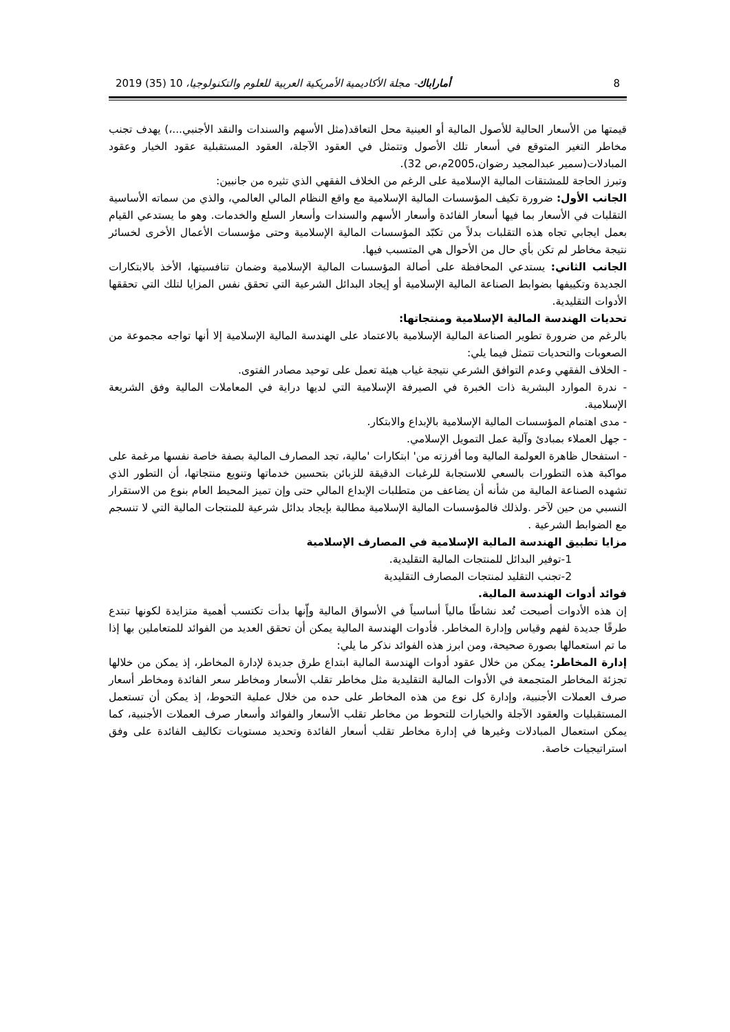8 أماراباك- مجلة الأكاديمية الأمريكية العربية للعلوم والتكنولوجيا، 10 (35) 2019
قيمتها من الأسعار الحالية للأصول المالية أو العينية محل التعاقد(مثل الأسهم والسندات والنقد الأجنبي...،) يهدف تجنب مخاطر التغير المتوقع في أسعار تلك الأصول وتتمثل في العقود الآجلة، العقود المستقبلية عقود الخيار وعقود المبادلات(سمير عبدالمجيد رضوان،2005م،ص 32).
وتبرز الحاجة للمشتقات المالية الإسلامية على الرغم من الخلاف الفقهي الذي تثيره من جانبين:
الجانب الأول: ضرورة تكيف المؤسسات المالية الإسلامية مع واقع النظام المالي العالمي، والذي من سماته الأساسية التقلبات في الأسعار بما فيها أسعار الفائدة وأسعار الأسهم والسندات وأسعار السلع والخدمات. وهو ما يستدعي القيام بعمل ايجابي تجاه هذه التقلبات بدلاً من تكبّد المؤسسات المالية الإسلامية وحتى مؤسسات الأعمال الأخرى لخسائر نتيجة مخاطر لم تكن بأي حال من الأحوال هي المتسبب فيها.
الجانب الثاني: يستدعي المحافظة على أصالة المؤسسات المالية الإسلامية وضمان تنافسيتها، الأخذ بالابتكارات الجديدة وتكييفها بضوابط الصناعة المالية الإسلامية أو إيجاد البدائل الشرعية التي تحقق نفس المزايا لتلك التي تحققها الأدوات التقليدية.
تحديات الهندسة المالية الإسلامية ومنتجاتها:
بالرغم من ضرورة تطوير الصناعة المالية الإسلامية بالاعتماد على الهندسة المالية الإسلامية إلا أنها تواجه مجموعة من الصعوبات والتحديات تتمثل فيما يلي:
- الخلاف الفقهي وعدم التوافق الشرعي نتيجة غياب هيئة تعمل على توحيد مصادر الفتوى.
- ندرة الموارد البشرية ذات الخبرة في الصيرفة الإسلامية التي لديها دراية في المعاملات المالية وفق الشريعة الإسلامية.
- مدى اهتمام المؤسسات المالية الإسلامية بالإبداع والابتكار.
- جهل العملاء بمبادئ وآلية عمل التمويل الإسلامي.
- استفحال ظاهرة العولمة المالية وما أفرزته من' ابتكارات 'مالية، تجد المصارف المالية بصفة خاصة نفسها مرغمة على مواكبة هذه التطورات بالسعي للاستجابة للرغبات الدقيقة للزبائن بتحسين خدماتها وتنويع منتجاتها، أن التطور الذي تشهده الصناعة المالية من شأنه أن يضاعف من متطلبات الإبداع المالي حتى وإن تميز المحيط العام بنوع من الاستقرار النسبي من حين لآخر .ولذلك فالمؤسسات المالية الإسلامية مطالبة بإيجاد بدائل شرعية للمنتجات المالية التي لا تنسجم مع الضوابط الشرعية .
مزايا تطبيق الهندسة المالية الإسلامية في المصارف الإسلامية
1-توفير البدائل للمنتجات المالية التقليدية.
2-تجنب التقليد لمنتجات المصارف التقليدية
فوائد أدوات الهندسة المالية.
إن هذه الأدوات أصبحت تُعد نشاطًا مالياً أساسياً في الأسواق المالية وإّنها بدأت تكتسب أهمية متزايدة لكونها تبتدع طرقًا جديدة لفهم وقياس وإدارة المخاطر. فأدوات الهندسة المالية يمكن أن تحقق العديد من الفوائد للمتعاملين بها إذا ما تم استعمالها بصورة صحيحة، ومن ابرز هذه الفوائد نذكر ما يلي:
إدارة المخاطر: يمكن من خلال عقود أدوات الهندسة المالية ابتداع طرق جديدة لإدارة المخاطر، إذ يمكن من خلالها تجزئة المخاطر المتجمعة في الأدوات المالية التقليدية مثل مخاطر تقلب الأسعار ومخاطر سعر الفائدة ومخاطر أسعار صرف العملات الأجنبية، وإدارة كل نوع من هذه المخاطر على حده من خلال عملية التحوط، إذ يمكن أن تستعمل المستقبليات والعقود الآجلة والخيارات للتحوط من مخاطر تقلب الأسعار والفوائد وأسعار صرف العملات الأجنبية، كما يمكن استعمال المبادلات وغيرها في إدارة مخاطر تقلب أسعار الفائدة وتحديد مستويات تكاليف الفائدة على وفق استراتيجيات خاصة.